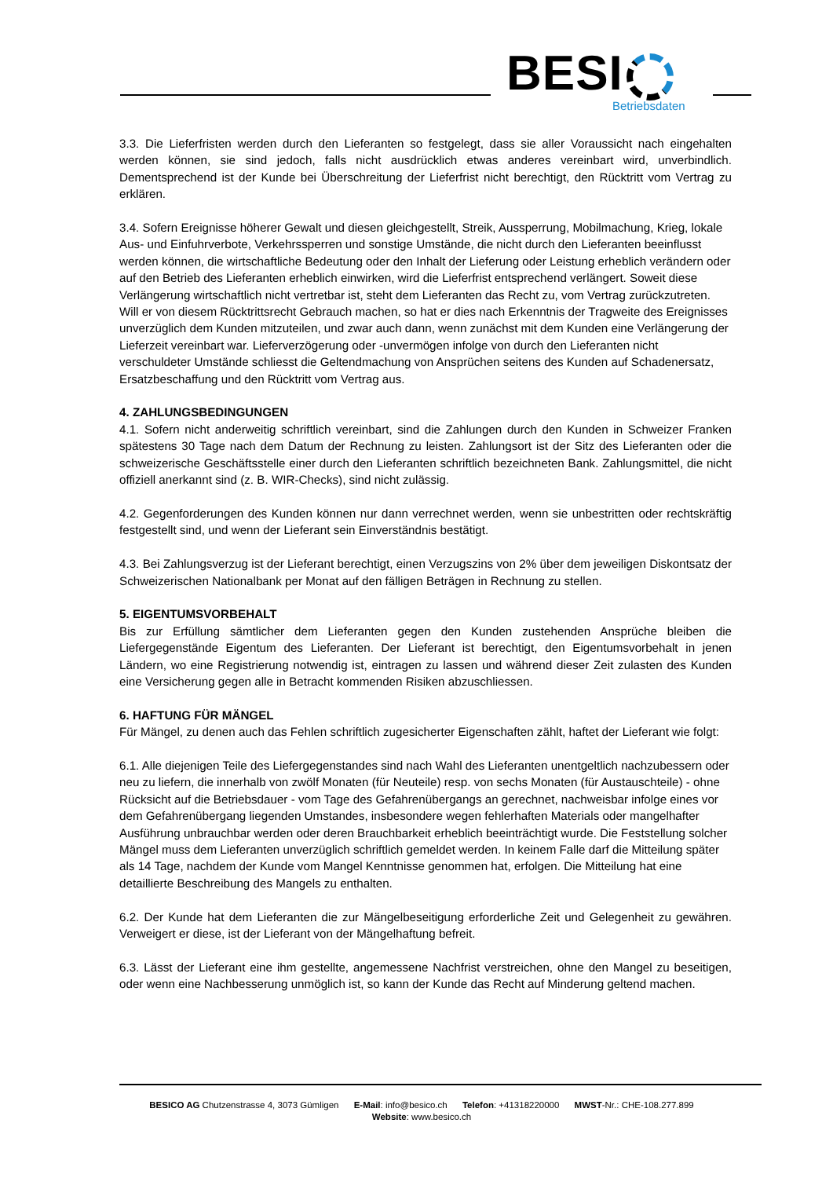BESI Betriebsdaten
3.3. Die Lieferfristen werden durch den Lieferanten so festgelegt, dass sie aller Voraussicht nach eingehalten werden können, sie sind jedoch, falls nicht ausdrücklich etwas anderes vereinbart wird, unverbindlich. Dementsprechend ist der Kunde bei Überschreitung der Lieferfrist nicht berechtigt, den Rücktritt vom Vertrag zu erklären.
3.4. Sofern Ereignisse höherer Gewalt und diesen gleichgestellt, Streik, Aussperrung, Mobilmachung, Krieg, lokale Aus- und Einfuhrverbote, Verkehrssperren und sonstige Umstände, die nicht durch den Lieferanten beeinflusst werden können, die wirtschaftliche Bedeutung oder den Inhalt der Lieferung oder Leistung erheblich verändern oder auf den Betrieb des Lieferanten erheblich einwirken, wird die Lieferfrist entsprechend verlängert. Soweit diese Verlängerung wirtschaftlich nicht vertretbar ist, steht dem Lieferanten das Recht zu, vom Vertrag zurückzutreten. Will er von diesem Rücktrittsrecht Gebrauch machen, so hat er dies nach Erkenntnis der Tragweite des Ereignisses unverzüglich dem Kunden mitzuteilen, und zwar auch dann, wenn zunächst mit dem Kunden eine Verlängerung der Lieferzeit vereinbart war. Lieferverzögerung oder -unvermögen infolge von durch den Lieferanten nicht verschuldeter Umstände schliesst die Geltendmachung von Ansprüchen seitens des Kunden auf Schadenersatz, Ersatzbeschaffung und den Rücktritt vom Vertrag aus.
4. ZAHLUNGSBEDINGUNGEN
4.1. Sofern nicht anderweitig schriftlich vereinbart, sind die Zahlungen durch den Kunden in Schweizer Franken spätestens 30 Tage nach dem Datum der Rechnung zu leisten. Zahlungsort ist der Sitz des Lieferanten oder die schweizerische Geschäftsstelle einer durch den Lieferanten schriftlich bezeichneten Bank. Zahlungsmittel, die nicht offiziell anerkannt sind (z. B. WIR-Checks), sind nicht zulässig.
4.2. Gegenforderungen des Kunden können nur dann verrechnet werden, wenn sie unbestritten oder rechtskräftig festgestellt sind, und wenn der Lieferant sein Einverständnis bestätigt.
4.3. Bei Zahlungsverzug ist der Lieferant berechtigt, einen Verzugszins von 2% über dem jeweiligen Diskontsatz der Schweizerischen Nationalbank per Monat auf den fälligen Beträgen in Rechnung zu stellen.
5. EIGENTUMSVORBEHALT
Bis zur Erfüllung sämtlicher dem Lieferanten gegen den Kunden zustehenden Ansprüche bleiben die Liefergegenstände Eigentum des Lieferanten. Der Lieferant ist berechtigt, den Eigentumsvorbehalt in jenen Ländern, wo eine Registrierung notwendig ist, eintragen zu lassen und während dieser Zeit zulasten des Kunden eine Versicherung gegen alle in Betracht kommenden Risiken abzuschliessen.
6. HAFTUNG FÜR MÄNGEL
Für Mängel, zu denen auch das Fehlen schriftlich zugesicherter Eigenschaften zählt, haftet der Lieferant wie folgt:
6.1. Alle diejenigen Teile des Liefergegenstandes sind nach Wahl des Lieferanten unentgeltlich nachzubessern oder neu zu liefern, die innerhalb von zwölf Monaten (für Neuteile) resp. von sechs Monaten (für Austauschteile) - ohne Rücksicht auf die Betriebsdauer - vom Tage des Gefahrenübergangs an gerechnet, nachweisbar infolge eines vor dem Gefahrenübergang liegenden Umstandes, insbesondere wegen fehlerhaften Materials oder mangelhafter Ausführung unbrauchbar werden oder deren Brauchbarkeit erheblich beeinträchtigt wurde. Die Feststellung solcher Mängel muss dem Lieferanten unverzüglich schriftlich gemeldet werden. In keinem Falle darf die Mitteilung später als 14 Tage, nachdem der Kunde vom Mangel Kenntnisse genommen hat, erfolgen. Die Mitteilung hat eine detaillierte Beschreibung des Mangels zu enthalten.
6.2. Der Kunde hat dem Lieferanten die zur Mängelbeseitigung erforderliche Zeit und Gelegenheit zu gewähren. Verweigert er diese, ist der Lieferant von der Mängelhaftung befreit.
6.3. Lässt der Lieferant eine ihm gestellte, angemessene Nachfrist verstreichen, ohne den Mangel zu beseitigen, oder wenn eine Nachbesserung unmöglich ist, so kann der Kunde das Recht auf Minderung geltend machen.
BESICO AG Chutzenstrasse 4, 3073 Gümligen E-Mail: info@besico.ch Telefon: +41318220000 MWST-Nr.: CHE-108.277.899
Website: www.besico.ch